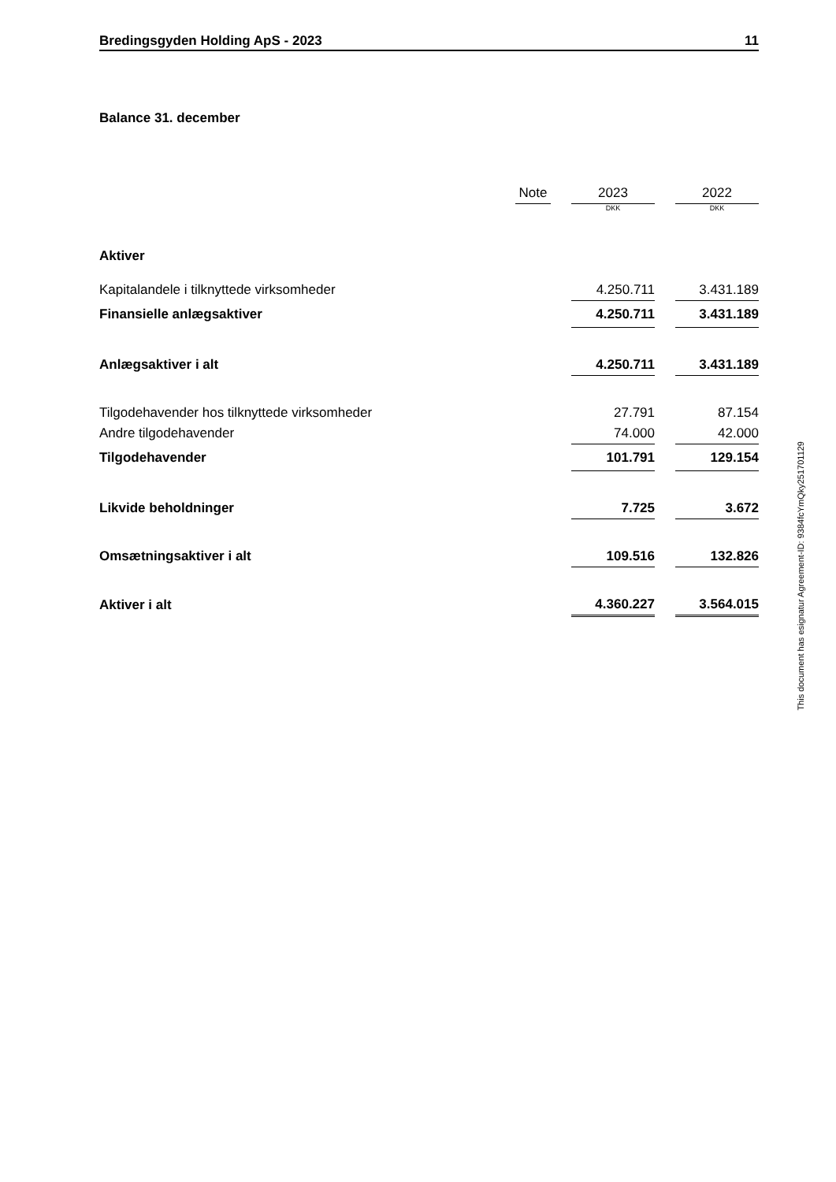Bredingsgyden Holding ApS - 2023 11
Balance 31. december
| | Note | | 2023 | | 2022 |
| | | | DKK | | DKK |
| Aktiver | | | | | |
| Kapitalandele i tilknyttede virksomheder | | | 4.250.711 | | 3.431.189 |
| Finansielle anlægsaktiver | | | 4.250.711 | | 3.431.189 |
| Anlægsaktiver i alt | | | 4.250.711 | | 3.431.189 |
| Tilgodehavender hos tilknyttede virksomheder | | | 27.791 | | 87.154 |
| Andre tilgodehavender | | | 74.000 | | 42.000 |
| Tilgodehavender | | | 101.791 | | 129.154 |
| Likvide beholdninger | | | 7.725 | | 3.672 |
| Omsætningsaktiver i alt | | | 109.516 | | 132.826 |
| Aktiver i alt | | | 4.360.227 | | 3.564.015 |
This document has esignatur Agreement-ID: 9384fcYmQky251701129